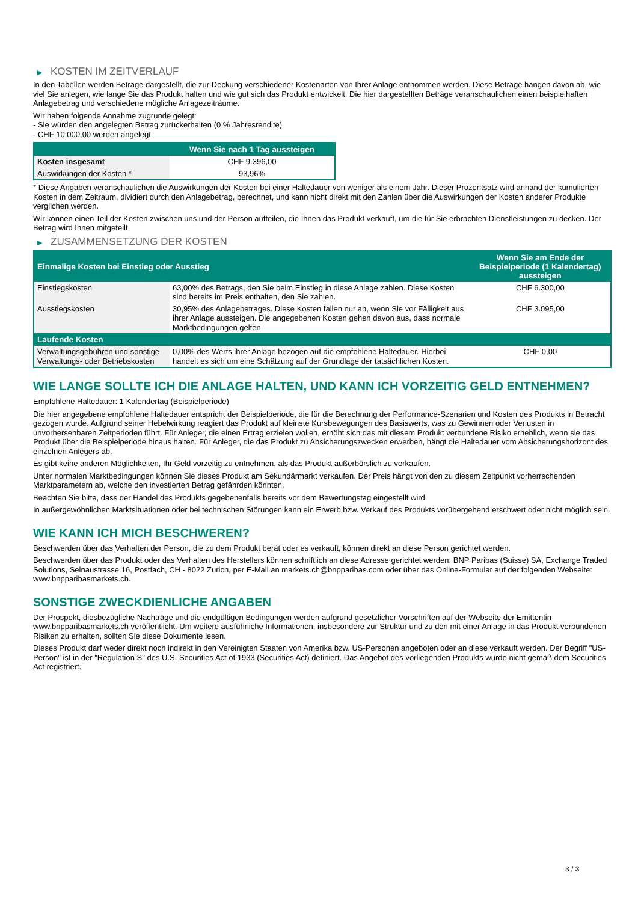▶ KOSTEN IM ZEITVERLAUF
In den Tabellen werden Beträge dargestellt, die zur Deckung verschiedener Kostenarten von Ihrer Anlage entnommen werden. Diese Beträge hängen davon ab, wie viel Sie anlegen, wie lange Sie das Produkt halten und wie gut sich das Produkt entwickelt. Die hier dargestellten Beträge veranschaulichen einen beispielhaften Anlagebetrag und verschiedene mögliche Anlagezeiträume.
Wir haben folgende Annahme zugrunde gelegt:
- Sie würden den angelegten Betrag zurückerhalten (0 % Jahresrendite)
- CHF 10.000,00 werden angelegt
| | Wenn Sie nach 1 Tag aussteigen |
| --- | --- |
| Kosten insgesamt | CHF 9.396,00 |
| Auswirkungen der Kosten * | 93,96% |
* Diese Angaben veranschaulichen die Auswirkungen der Kosten bei einer Haltedauer von weniger als einem Jahr. Dieser Prozentsatz wird anhand der kumulierten Kosten in dem Zeitraum, dividiert durch den Anlagebetrag, berechnet, und kann nicht direkt mit den Zahlen über die Auswirkungen der Kosten anderer Produkte verglichen werden.
Wir können einen Teil der Kosten zwischen uns und der Person aufteilen, die Ihnen das Produkt verkauft, um die für Sie erbrachten Dienstleistungen zu decken. Der Betrag wird Ihnen mitgeteilt.
▶ ZUSAMMENSETZUNG DER KOSTEN
| Einmalige Kosten bei Einstieg oder Ausstieg | | Wenn Sie am Ende der Beispielperiode (1 Kalendertag) aussteigen |
| --- | --- | --- |
| Einstiegskosten | 63,00% des Betrags, den Sie beim Einstieg in diese Anlage zahlen. Diese Kosten sind bereits im Preis enthalten, den Sie zahlen. | CHF 6.300,00 |
| Ausstiegskosten | 30,95% des Anlagebetrages. Diese Kosten fallen nur an, wenn Sie vor Fälligkeit aus ihrer Anlage aussteigen. Die angegebenen Kosten gehen davon aus, dass normale Marktbedingungen gelten. | CHF 3.095,00 |
| Laufende Kosten | | |
| Verwaltungsgebühren und sonstige Verwaltungs- oder Betriebskosten | 0,00% des Werts ihrer Anlage bezogen auf die empfohlene Haltedauer. Hierbei handelt es sich um eine Schätzung auf der Grundlage der tatsächlichen Kosten. | CHF 0,00 |
WIE LANGE SOLLTE ICH DIE ANLAGE HALTEN, UND KANN ICH VORZEITIG GELD ENTNEHMEN?
Empfohlene Haltedauer: 1 Kalendertag (Beispielperiode)
Die hier angegebene empfohlene Haltedauer entspricht der Beispielperiode, die für die Berechnung der Performance-Szenarien und Kosten des Produkts in Betracht gezogen wurde. Aufgrund seiner Hebelwirkung reagiert das Produkt auf kleinste Kursbewegungen des Basiswerts, was zu Gewinnen oder Verlusten in unvorhersehbaren Zeitperioden führt. Für Anleger, die einen Ertrag erzielen wollen, erhöht sich das mit diesem Produkt verbundene Risiko erheblich, wenn sie das Produkt über die Beispielperiode hinaus halten. Für Anleger, die das Produkt zu Absicherungszwecken erwerben, hängt die Haltedauer vom Absicherungshorizont des einzelnen Anlegers ab.
Es gibt keine anderen Möglichkeiten, Ihr Geld vorzeitig zu entnehmen, als das Produkt außerbörslich zu verkaufen.
Unter normalen Marktbedingungen können Sie dieses Produkt am Sekundärmarkt verkaufen. Der Preis hängt von den zu diesem Zeitpunkt vorherrschenden Marktparametern ab, welche den investierten Betrag gefährden könnten.
Beachten Sie bitte, dass der Handel des Produkts gegebenenfalls bereits vor dem Bewertungstag eingestellt wird.
In außergewöhnlichen Marktsituationen oder bei technischen Störungen kann ein Erwerb bzw. Verkauf des Produkts vorübergehend erschwert oder nicht möglich sein.
WIE KANN ICH MICH BESCHWEREN?
Beschwerden über das Verhalten der Person, die zu dem Produkt berät oder es verkauft, können direkt an diese Person gerichtet werden.
Beschwerden über das Produkt oder das Verhalten des Herstellers können schriftlich an diese Adresse gerichtet werden: BNP Paribas (Suisse) SA, Exchange Traded Solutions, Selnaustrasse 16, Postfach, CH - 8022 Zurich, per E-Mail an markets.ch@bnpparibas.com oder über das Online-Formular auf der folgenden Webseite: www.bnpparibasmarkets.ch.
SONSTIGE ZWECKDIENLICHE ANGABEN
Der Prospekt, diesbezügliche Nachträge und die endgültigen Bedingungen werden aufgrund gesetzlicher Vorschriften auf der Webseite der Emittentin www.bnpparibasmarkets.ch veröffentlicht. Um weitere ausführliche Informationen, insbesondere zur Struktur und zu den mit einer Anlage in das Produkt verbundenen Risiken zu erhalten, sollten Sie diese Dokumente lesen.
Dieses Produkt darf weder direkt noch indirekt in den Vereinigten Staaten von Amerika bzw. US-Personen angeboten oder an diese verkauft werden. Der Begriff "US-Person" ist in der "Regulation S" des U.S. Securities Act of 1933 (Securities Act) definiert. Das Angebot des vorliegenden Produkts wurde nicht gemäß dem Securities Act registriert.
3 / 3